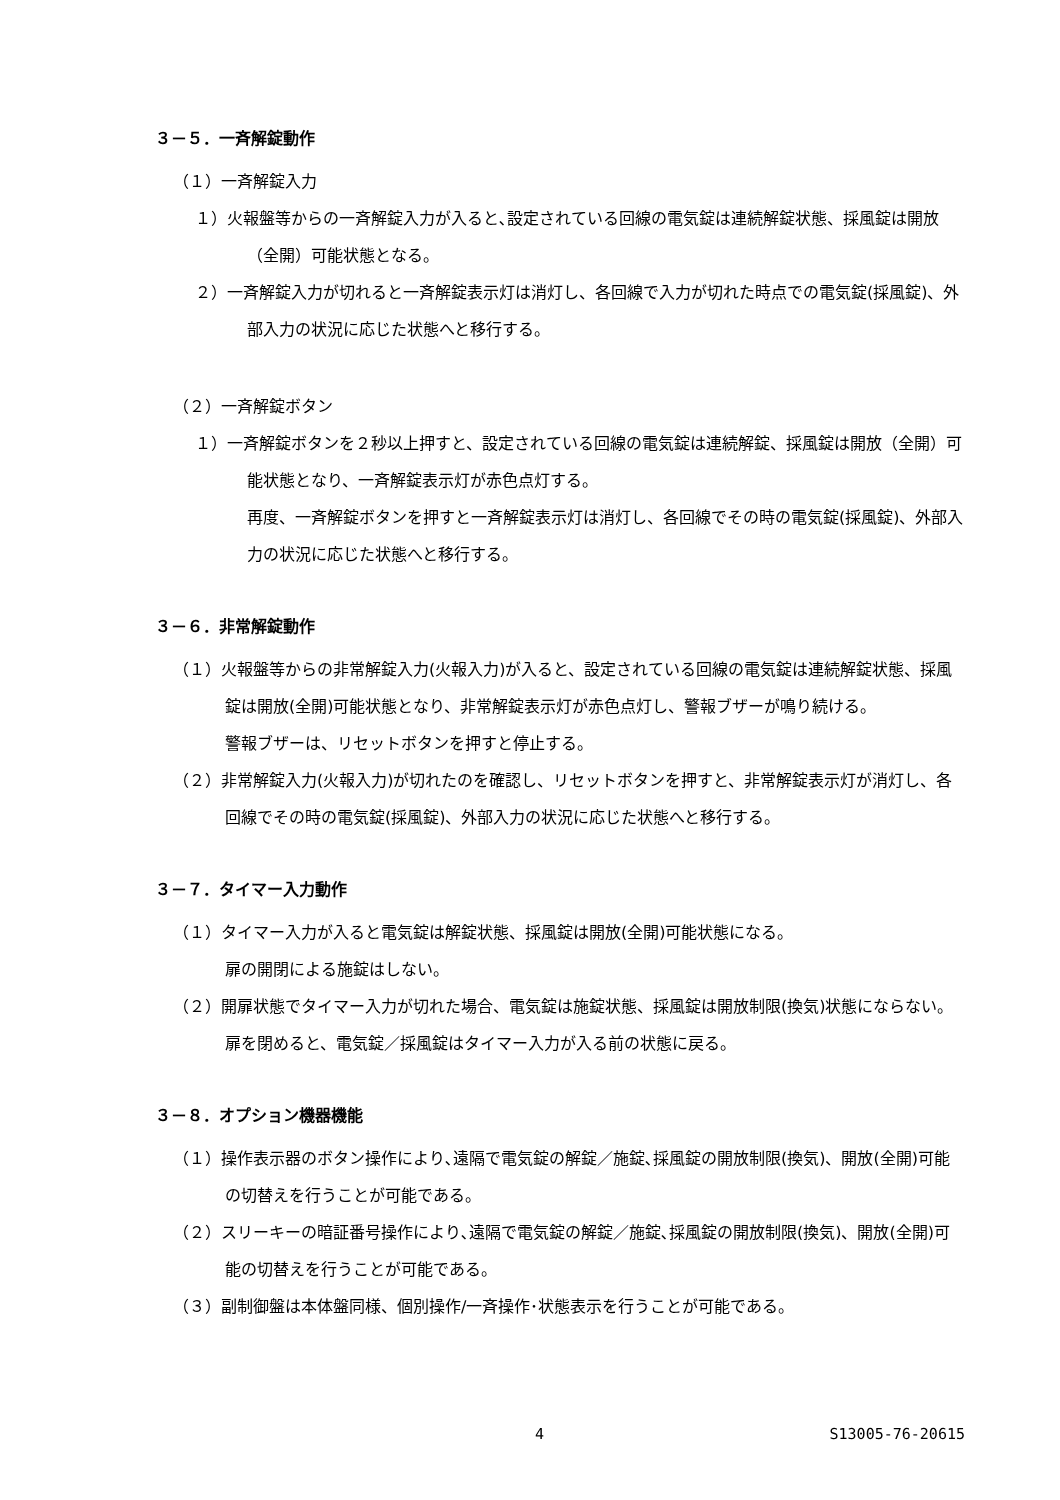３－５．一斉解錠動作
（１）一斉解錠入力
１）火報盤等からの一斉解錠入力が入ると､設定されている回線の電気錠は連続解錠状態、採風錠は開放（全開）可能状態となる。
２）一斉解錠入力が切れると一斉解錠表示灯は消灯し、各回線で入力が切れた時点での電気錠(採風錠)、外部入力の状況に応じた状態へと移行する。
（２）一斉解錠ボタン
１）一斉解錠ボタンを２秒以上押すと、設定されている回線の電気錠は連続解錠、採風錠は開放（全開）可能状態となり、一斉解錠表示灯が赤色点灯する。
再度、一斉解錠ボタンを押すと一斉解錠表示灯は消灯し、各回線でその時の電気錠(採風錠)、外部入力の状況に応じた状態へと移行する。
３－６．非常解錠動作
（１）火報盤等からの非常解錠入力(火報入力)が入ると、設定されている回線の電気錠は連続解錠状態、採風錠は開放(全開)可能状態となり、非常解錠表示灯が赤色点灯し、警報ブザーが鳴り続ける。
警報ブザーは、リセットボタンを押すと停止する。
（２）非常解錠入力(火報入力)が切れたのを確認し、リセットボタンを押すと、非常解錠表示灯が消灯し、各回線でその時の電気錠(採風錠)、外部入力の状況に応じた状態へと移行する。
３－７．タイマー入力動作
（１）タイマー入力が入ると電気錠は解錠状態、採風錠は開放(全開)可能状態になる。
扉の開閉による施錠はしない。
（２）開扉状態でタイマー入力が切れた場合、電気錠は施錠状態、採風錠は開放制限(換気)状態にならない。
扉を閉めると、電気錠／採風錠はタイマー入力が入る前の状態に戻る。
３－８．オプション機器機能
（１）操作表示器のボタン操作により､遠隔で電気錠の解錠／施錠､採風錠の開放制限(換気)、開放(全開)可能の切替えを行うことが可能である。
（２）スリーキーの暗証番号操作により､遠隔で電気錠の解錠／施錠､採風錠の開放制限(換気)、開放(全開)可能の切替えを行うことが可能である。
（３）副制御盤は本体盤同様、個別操作/一斉操作･状態表示を行うことが可能である。
4 S13005-76-20615